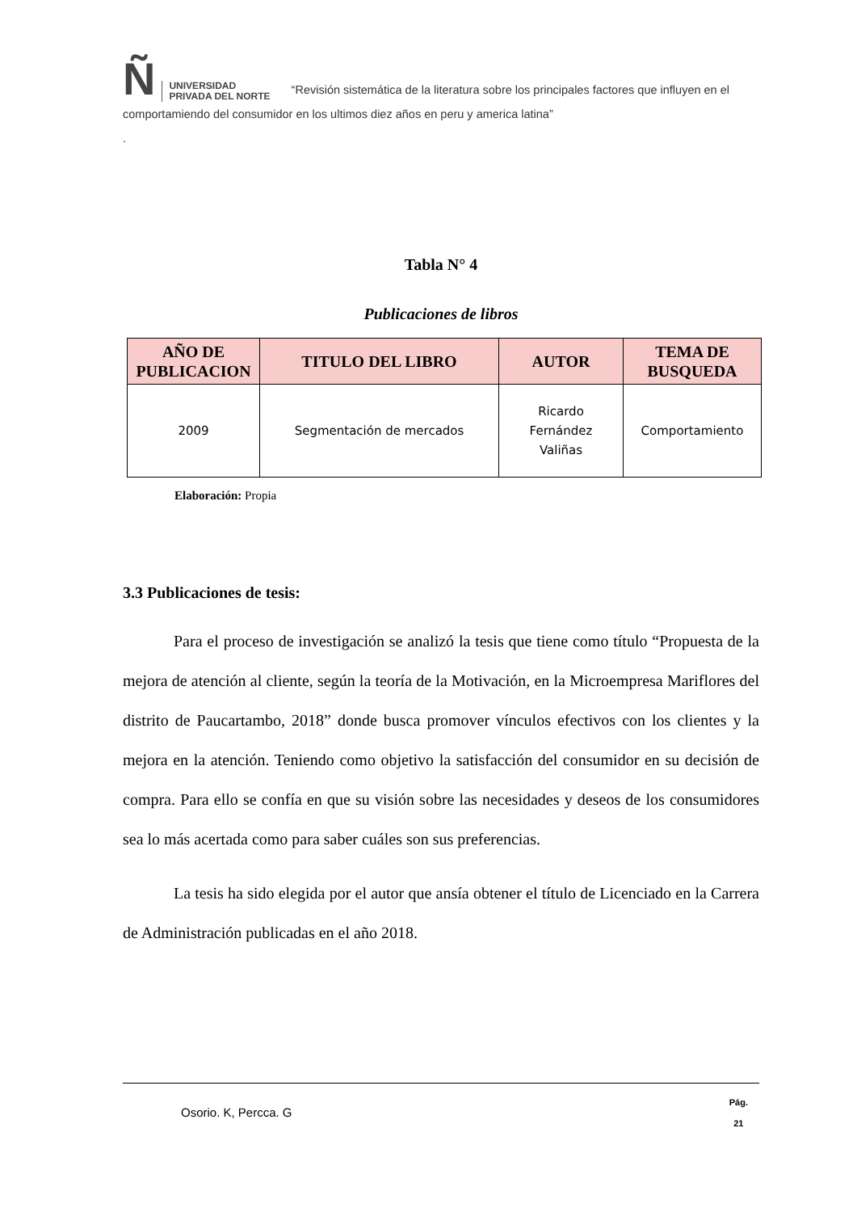Ñ UNIVERSIDAD
PRIVADA DEL NORTE “Revisión sistemática de la literatura sobre los principales factores que influyen en el comportamiendo del consumidor en los ultimos diez años en peru y america latina”
.
Tabla N° 4
Publicaciones de libros
| AÑO DE PUBLICACION | TITULO DEL LIBRO | AUTOR | TEMA DE BUSQUEDA |
| --- | --- | --- | --- |
| 2009 | Segmentación de mercados | Ricardo Fernández Valiñas | Comportamiento |
Elaboración: Propia
3.3 Publicaciones de tesis:
Para el proceso de investigación se analizó la tesis que tiene como título “Propuesta de la mejora de atención al cliente, según la teoría de la Motivación, en la Microempresa Mariflores del distrito de Paucartambo, 2018” donde busca promover vínculos efectivos con los clientes y la mejora en la atención. Teniendo como objetivo la satisfacción del consumidor en su decisión de compra. Para ello se confía en que su visión sobre las necesidades y deseos de los consumidores sea lo más acertada como para saber cuáles son sus preferencias.
La tesis ha sido elegida por el autor que ansía obtener el título de Licenciado en la Carrera de Administración publicadas en el año 2018.
Osorio. K, Percca. G
Pág.
21